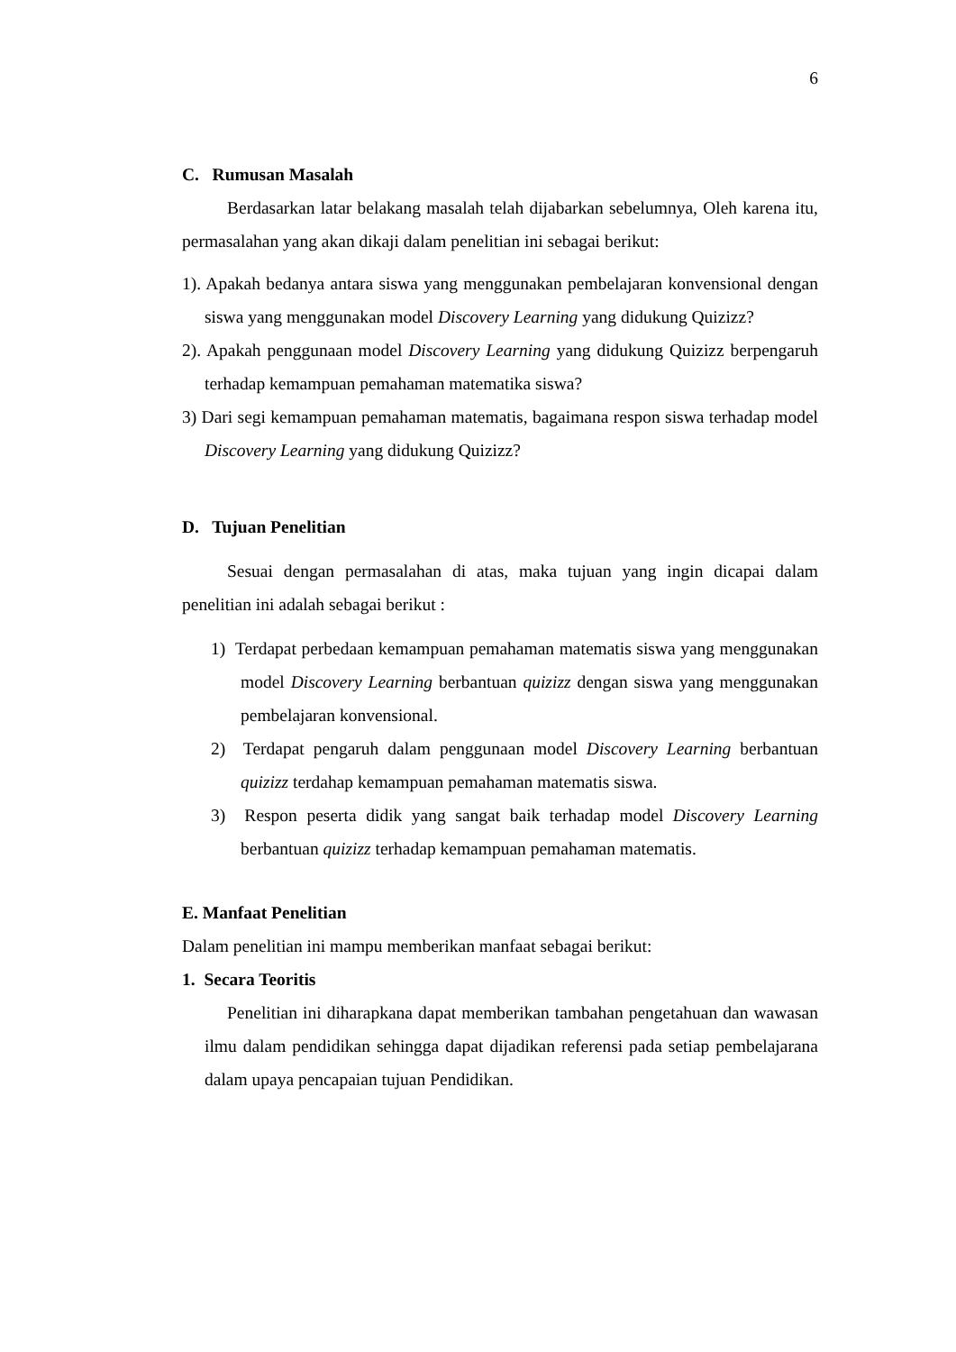6
C. Rumusan Masalah
Berdasarkan latar belakang masalah telah dijabarkan sebelumnya, Oleh karena itu, permasalahan yang akan dikaji dalam penelitian ini sebagai berikut:
1). Apakah bedanya antara siswa yang menggunakan pembelajaran konvensional dengan siswa yang menggunakan model Discovery Learning yang didukung Quizizz?
2). Apakah penggunaan model Discovery Learning yang didukung Quizizz berpengaruh terhadap kemampuan pemahaman matematika siswa?
3) Dari segi kemampuan pemahaman matematis, bagaimana respon siswa terhadap model Discovery Learning yang didukung Quizizz?
D. Tujuan Penelitian
Sesuai dengan permasalahan di atas, maka tujuan yang ingin dicapai dalam penelitian ini adalah sebagai berikut :
1) Terdapat perbedaan kemampuan pemahaman matematis siswa yang menggunakan model Discovery Learning berbantuan quizizz dengan siswa yang menggunakan pembelajaran konvensional.
2) Terdapat pengaruh dalam penggunaan model Discovery Learning berbantuan quizizz terdahap kemampuan pemahaman matematis siswa.
3) Respon peserta didik yang sangat baik terhadap model Discovery Learning berbantuan quizizz terhadap kemampuan pemahaman matematis.
E. Manfaat Penelitian
Dalam penelitian ini mampu memberikan manfaat sebagai berikut:
1. Secara Teoritis
Penelitian ini diharapkana dapat memberikan tambahan pengetahuan dan wawasan ilmu dalam pendidikan sehingga dapat dijadikan referensi pada setiap pembelajarana dalam upaya pencapaian tujuan Pendidikan.